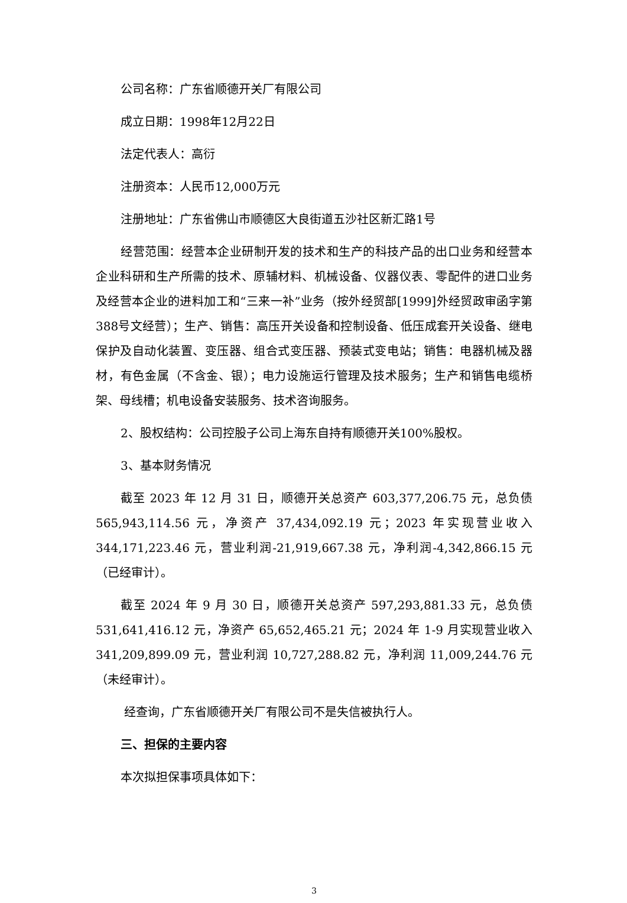公司名称：广东省顺德开关厂有限公司
成立日期：1998年12月22日
法定代表人：高衍
注册资本：人民币12,000万元
注册地址：广东省佛山市顺德区大良街道五沙社区新汇路1号
经营范围：经营本企业研制开发的技术和生产的科技产品的出口业务和经营本企业科研和生产所需的技术、原辅材料、机械设备、仪器仪表、零配件的进口业务及经营本企业的进料加工和“三来一补”业务（按外经贸部[1999]外经贸政审函字第388号文经营）；生产、销售：高压开关设备和控制设备、低压成套开关设备、继电保护及自动化装置、变压器、组合式变压器、预装式变电站；销售：电器机械及器材，有色金属（不含金、银）；电力设施运行管理及技术服务；生产和销售电缆桥架、母线槽；机电设备安装服务、技术咨询服务。
2、股权结构：公司控股子公司上海东自持有顺德开关100%股权。
3、基本财务情况
截至 2023 年 12 月 31 日，顺德开关总资产 603,377,206.75 元，总负债565,943,114.56 元，净资产 37,434,092.19 元；2023 年实现营业收入 344,171,223.46 元，营业利润-21,919,667.38 元，净利润-4,342,866.15 元（已经审计）。
截至 2024 年 9 月 30 日，顺德开关总资产 597,293,881.33 元，总负债531,641,416.12 元，净资产 65,652,465.21 元；2024 年 1-9 月实现营业收入341,209,899.09 元，营业利润 10,727,288.82 元，净利润 11,009,244.76 元（未经审计）。
经查询，广东省顺德开关厂有限公司不是失信被执行人。
三、担保的主要内容
本次拟担保事项具体如下：
3